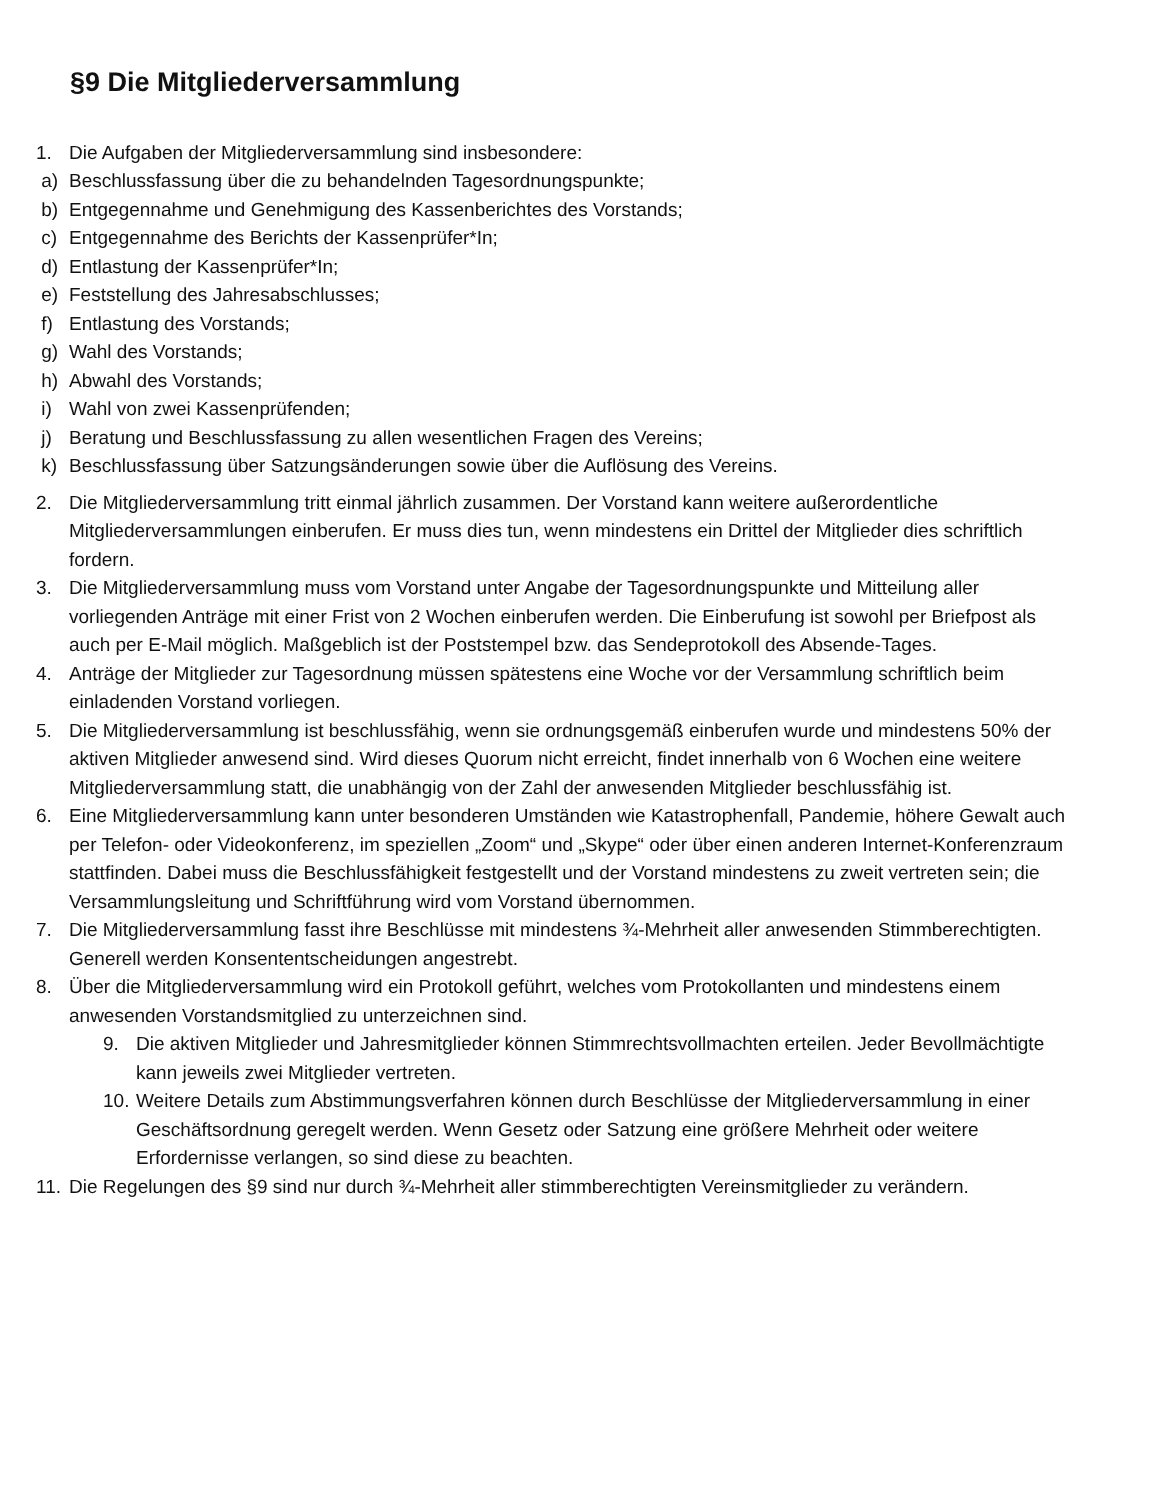§9 Die Mitgliederversammlung
1. Die Aufgaben der Mitgliederversammlung sind insbesondere:
a) Beschlussfassung über die zu behandelnden Tagesordnungspunkte;
b) Entgegennahme und Genehmigung des Kassenberichtes des Vorstands;
c) Entgegennahme des Berichts der Kassenprüfer*In;
d) Entlastung der Kassenprüfer*In;
e) Feststellung des Jahresabschlusses;
f) Entlastung des Vorstands;
g) Wahl des Vorstands;
h) Abwahl des Vorstands;
i) Wahl von zwei Kassenprüfenden;
j) Beratung und Beschlussfassung zu allen wesentlichen Fragen des Vereins;
k) Beschlussfassung über Satzungsänderungen sowie über die Auflösung des Vereins.
2. Die Mitgliederversammlung tritt einmal jährlich zusammen. Der Vorstand kann weitere außerordentliche Mitgliederversammlungen einberufen. Er muss dies tun, wenn mindestens ein Drittel der Mitglieder dies schriftlich fordern.
3. Die Mitgliederversammlung muss vom Vorstand unter Angabe der Tagesordnungspunkte und Mitteilung aller vorliegenden Anträge mit einer Frist von 2 Wochen einberufen werden. Die Einberufung ist sowohl per Briefpost als auch per E-Mail möglich. Maßgeblich ist der Poststempel bzw. das Sendeprotokoll des Absende-Tages.
4. Anträge der Mitglieder zur Tagesordnung müssen spätestens eine Woche vor der Versammlung schriftlich beim einladenden Vorstand vorliegen.
5. Die Mitgliederversammlung ist beschlussfähig, wenn sie ordnungsgemäß einberufen wurde und mindestens 50% der aktiven Mitglieder anwesend sind. Wird dieses Quorum nicht erreicht, findet innerhalb von 6 Wochen eine weitere Mitgliederversammlung statt, die unabhängig von der Zahl der anwesenden Mitglieder beschlussfähig ist.
6. Eine Mitgliederversammlung kann unter besonderen Umständen wie Katastrophenfall, Pandemie, höhere Gewalt auch per Telefon- oder Videokonferenz, im speziellen „Zoom“ und „Skype“ oder über einen anderen Internet-Konferenzraum stattfinden. Dabei muss die Beschlussfähigkeit festgestellt und der Vorstand mindestens zu zweit vertreten sein; die Versammlungsleitung und Schriftführung wird vom Vorstand übernommen.
7. Die Mitgliederversammlung fasst ihre Beschlüsse mit mindestens ¾-Mehrheit aller anwesenden Stimmberechtigten. Generell werden Konsententscheidungen angestrebt.
8. Über die Mitgliederversammlung wird ein Protokoll geführt, welches vom Protokollanten und mindestens einem anwesenden Vorstandsmitglied zu unterzeichnen sind.
9. Die aktiven Mitglieder und Jahresmitglieder können Stimmrechtsvollmachten erteilen. Jeder Bevollmächtigte kann jeweils zwei Mitglieder vertreten.
10. Weitere Details zum Abstimmungsverfahren können durch Beschlüsse der Mitgliederversammlung in einer Geschäftsordnung geregelt werden. Wenn Gesetz oder Satzung eine größere Mehrheit oder weitere Erfordernisse verlangen, so sind diese zu beachten.
11. Die Regelungen des §9 sind nur durch ¾-Mehrheit aller stimmberechtigten Vereinsmitglieder zu verändern.